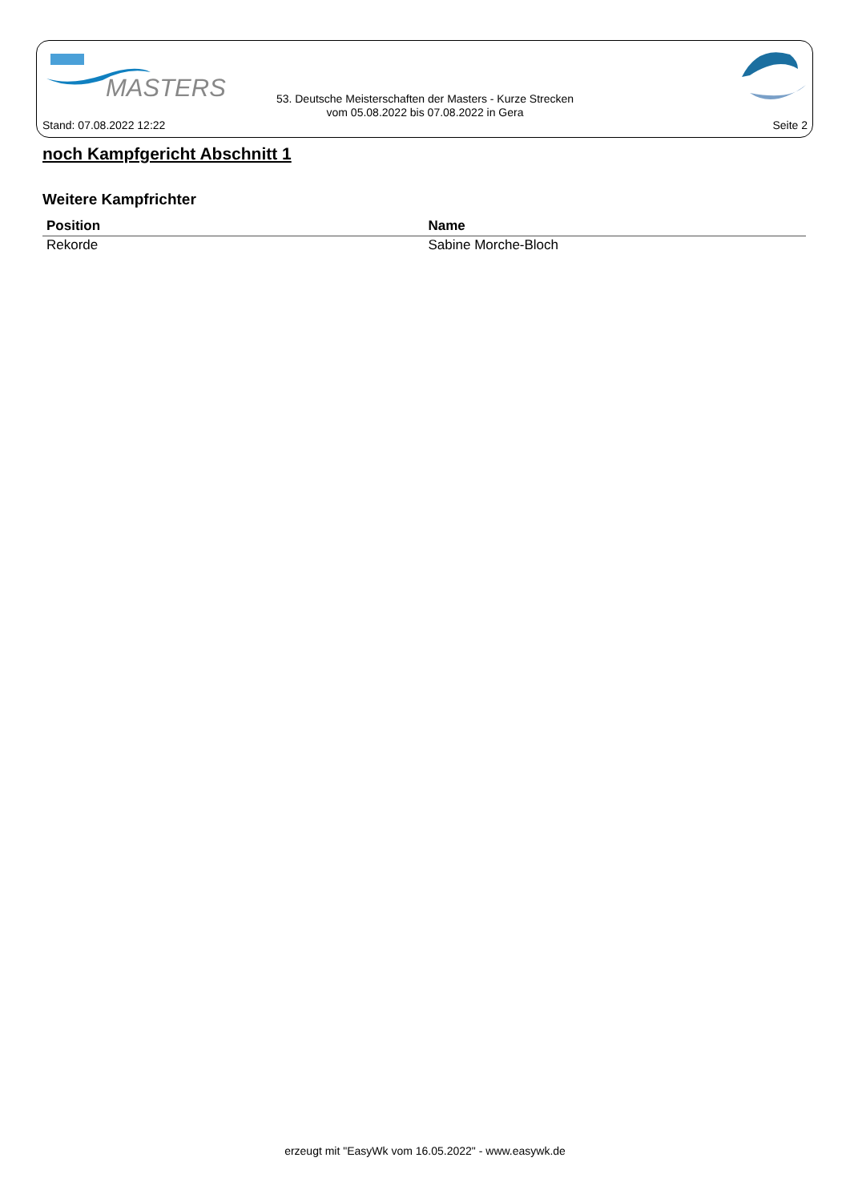MASTERS
53. Deutsche Meisterschaften der Masters - Kurze Strecken
vom 05.08.2022 bis 07.08.2022 in Gera
Stand: 07.08.2022 12:22 Seite 2
noch Kampfgericht Abschnitt 1
Weitere Kampfrichter
| Position | Name |
| --- | --- |
| Rekorde | Sabine Morche-Bloch |
erzeugt mit "EasyWk vom 16.05.2022" - www.easywk.de